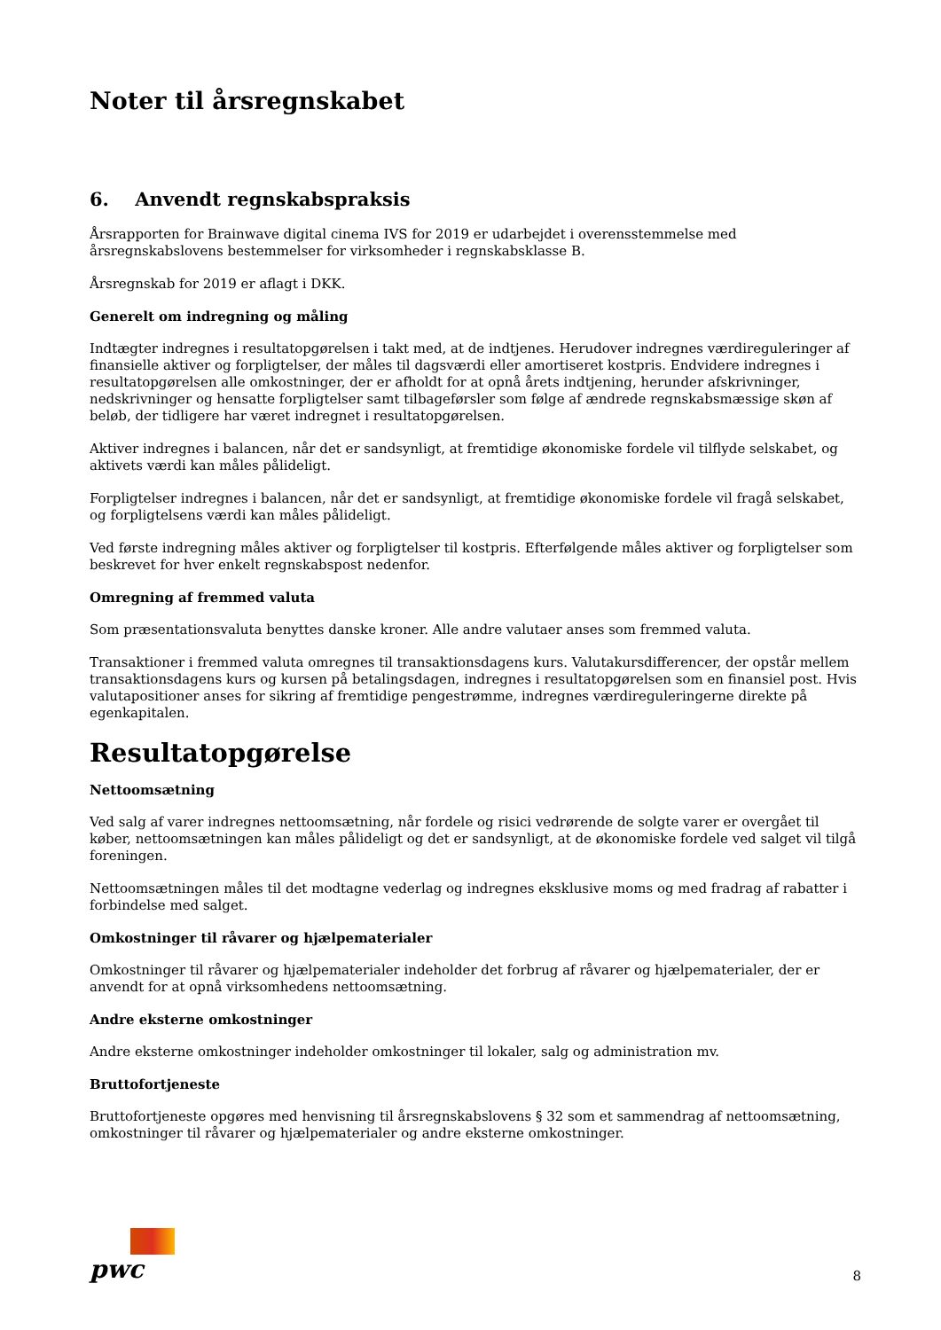Noter til årsregnskabet
6. Anvendt regnskabspraksis
Årsrapporten for Brainwave digital cinema IVS for 2019 er udarbejdet i overensstemmelse med årsregnskabslovens bestemmelser for virksomheder i regnskabsklasse B.
Årsregnskab for 2019 er aflagt i DKK.
Generelt om indregning og måling
Indtægter indregnes i resultatopgørelsen i takt med, at de indtjenes. Herudover indregnes værdireguleringer af finansielle aktiver og forpligtelser, der måles til dagsværdi eller amortiseret kostpris. Endvidere indregnes i resultatopgørelsen alle omkostninger, der er afholdt for at opnå årets indtjening, herunder afskrivninger, nedskrivninger og hensatte forpligtelser samt tilbageførsler som følge af ændrede regnskabsmæssige skøn af beløb, der tidligere har været indregnet i resultatopgørelsen.
Aktiver indregnes i balancen, når det er sandsynligt, at fremtidige økonomiske fordele vil tilflyde selskabet, og aktivets værdi kan måles pålideligt.
Forpligtelser indregnes i balancen, når det er sandsynligt, at fremtidige økonomiske fordele vil fragå selskabet, og forpligtelsens værdi kan måles pålideligt.
Ved første indregning måles aktiver og forpligtelser til kostpris. Efterfølgende måles aktiver og forpligtelser som beskrevet for hver enkelt regnskabspost nedenfor.
Omregning af fremmed valuta
Som præsentationsvaluta benyttes danske kroner. Alle andre valutaer anses som fremmed valuta.
Transaktioner i fremmed valuta omregnes til transaktionsdagens kurs. Valutakursdifferencer, der opstår mellem transaktionsdagens kurs og kursen på betalingsdagen, indregnes i resultatopgørelsen som en finansiel post. Hvis valutapositioner anses for sikring af fremtidige pengestrømme, indregnes værdireguleringerne direkte på egenkapitalen.
Resultatopgørelse
Nettoomsætning
Ved salg af varer indregnes nettoomsætning, når fordele og risici vedrørende de solgte varer er overgået til køber, nettoomsætningen kan måles pålideligt og det er sandsynligt, at de økonomiske fordele ved salget vil tilgå foreningen.
Nettoomsætningen måles til det modtagne vederlag og indregnes eksklusive moms og med fradrag af rabatter i forbindelse med salget.
Omkostninger til råvarer og hjælpematerialer
Omkostninger til råvarer og hjælpematerialer indeholder det forbrug af råvarer og hjælpematerialer, der er anvendt for at opnå virksomhedens nettoomsætning.
Andre eksterne omkostninger
Andre eksterne omkostninger indeholder omkostninger til lokaler, salg og administration mv.
Bruttofortjeneste
Bruttofortjeneste opgøres med henvisning til årsregnskabslovens § 32 som et sammendrag af nettoomsætning, omkostninger til råvarer og hjælpematerialer og andre eksterne omkostninger.
pwc
8